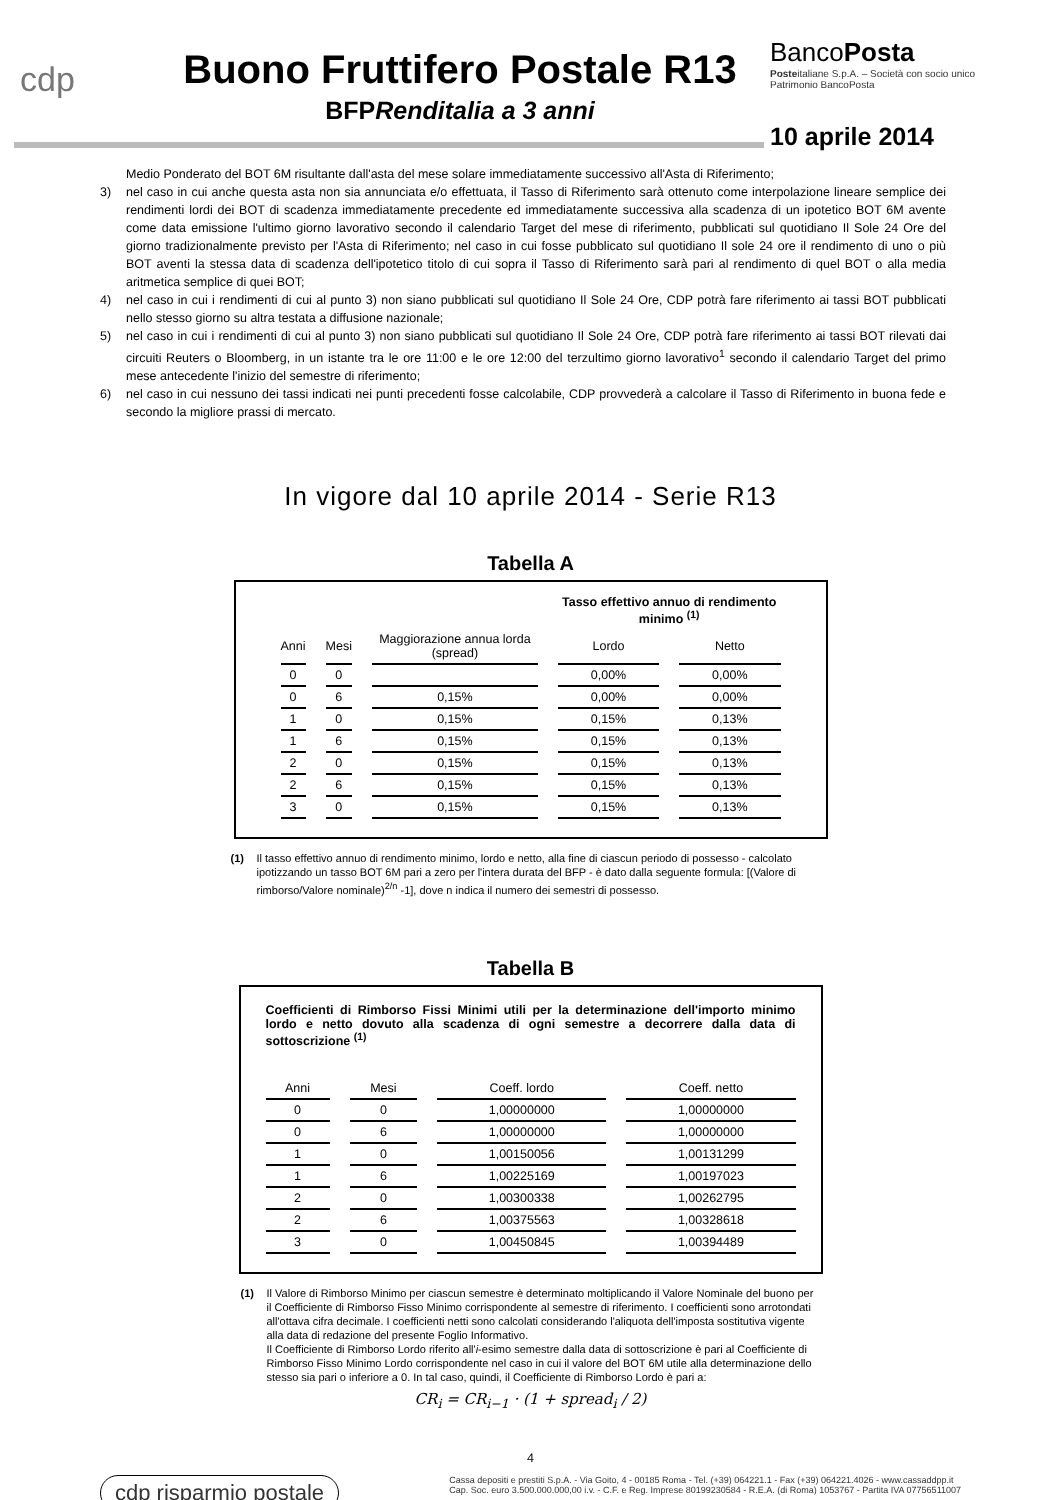cdp
Buono Fruttifero Postale R13
BFPRenditalia a 3 anni
BancoPosta
Posteitaliane S.p.A. – Società con socio unico
Patrimonio BancoPosta
10 aprile 2014
Medio Ponderato del BOT 6M risultante dall'asta del mese solare immediatamente successivo all'Asta di Riferimento;
3) nel caso in cui anche questa asta non sia annunciata e/o effettuata, il Tasso di Riferimento sarà ottenuto come interpolazione lineare semplice dei rendimenti lordi dei BOT di scadenza immediatamente precedente ed immediatamente successiva alla scadenza di un ipotetico BOT 6M avente come data emissione l'ultimo giorno lavorativo secondo il calendario Target del mese di riferimento, pubblicati sul quotidiano Il Sole 24 Ore del giorno tradizionalmente previsto per l'Asta di Riferimento; nel caso in cui fosse pubblicato sul quotidiano Il sole 24 ore il rendimento di uno o più BOT aventi la stessa data di scadenza dell'ipotetico titolo di cui sopra il Tasso di Riferimento sarà pari al rendimento di quel BOT o alla media aritmetica semplice di quei BOT;
4) nel caso in cui i rendimenti di cui al punto 3) non siano pubblicati sul quotidiano Il Sole 24 Ore, CDP potrà fare riferimento ai tassi BOT pubblicati nello stesso giorno su altra testata a diffusione nazionale;
5) nel caso in cui i rendimenti di cui al punto 3) non siano pubblicati sul quotidiano Il Sole 24 Ore, CDP potrà fare riferimento ai tassi BOT rilevati dai circuiti Reuters o Bloomberg, in un istante tra le ore 11:00 e le ore 12:00 del terzultimo giorno lavorativo<sup>1</sup> secondo il calendario Target del primo mese antecedente l'inizio del semestre di riferimento;
6) nel caso in cui nessuno dei tassi indicati nei punti precedenti fosse calcolabile, CDP provvederà a calcolare il Tasso di Riferimento in buona fede e secondo la migliore prassi di mercato.
In vigore dal 10 aprile 2014 - Serie R13
Tabella A
| | | | Tasso effettivo annuo di rendimento minimo <sup>(1)</sup> | |
| --- | --- | --- | --- | --- |
| Anni | Mesi | Maggiorazione annua lorda (spread) | Lordo | Netto |
| 0 | 0 | | 0,00% | 0,00% |
| 0 | 6 | 0,15% | 0,00% | 0,00% |
| 1 | 0 | 0,15% | 0,15% | 0,13% |
| 1 | 6 | 0,15% | 0,15% | 0,13% |
| 2 | 0 | 0,15% | 0,15% | 0,13% |
| 2 | 6 | 0,15% | 0,15% | 0,13% |
| 3 | 0 | 0,15% | 0,15% | 0,13% |
(1) Il tasso effettivo annuo di rendimento minimo, lordo e netto, alla fine di ciascun periodo di possesso - calcolato ipotizzando un tasso BOT 6M pari a zero per l'intera durata del BFP - è dato dalla seguente formula: [(Valore di rimborso/Valore nominale)<sup>2/n</sup> -1], dove n indica il numero dei semestri di possesso.
Tabella B
Coefficienti di Rimborso Fissi Minimi utili per la determinazione dell'importo minimo lordo e netto dovuto alla scadenza di ogni semestre a decorrere dalla data di sottoscrizione <sup>(1)</sup>
| Anni | Mesi | Coeff. lordo | Coeff. netto |
| --- | --- | --- | --- |
| 0 | 0 | 1,00000000 | 1,00000000 |
| 0 | 6 | 1,00000000 | 1,00000000 |
| 1 | 0 | 1,00150056 | 1,00131299 |
| 1 | 6 | 1,00225169 | 1,00197023 |
| 2 | 0 | 1,00300338 | 1,00262795 |
| 2 | 6 | 1,00375563 | 1,00328618 |
| 3 | 0 | 1,00450845 | 1,00394489 |
(1) Il Valore di Rimborso Minimo per ciascun semestre è determinato moltiplicando il Valore Nominale del buono per il Coefficiente di Rimborso Fisso Minimo corrispondente al semestre di riferimento. I coefficienti sono arrotondati all'ottava cifra decimale. I coefficienti netti sono calcolati considerando l'aliquota dell'imposta sostitutiva vigente alla data di redazione del presente Foglio Informativo.
Il Coefficiente di Rimborso Lordo riferito all'i-esimo semestre dalla data di sottoscrizione è pari al Coefficiente di Rimborso Fisso Minimo Lordo corrispondente nel caso in cui il valore del BOT 6M utile alla determinazione dello stesso sia pari o inferiore a 0. In tal caso, quindi, il Coefficiente di Rimborso Lordo è pari a:
CR<sub>i</sub> = CR<sub>i−1</sub> · (1 + spread<sub>i</sub> / 2)
4
cdp risparmio postale Cassa depositi e prestiti S.p.A. - Via Goito, 4 - 00185 Roma - Tel. (+39) 064221.1 - Fax (+39) 064221.4026 - www.cassaddpp.it
Cap. Soc. euro 3.500.000.000,00 i.v. - C.F. e Reg. Imprese 80199230584 - R.E.A. (di Roma) 1053767 - Partita IVA 07756511007